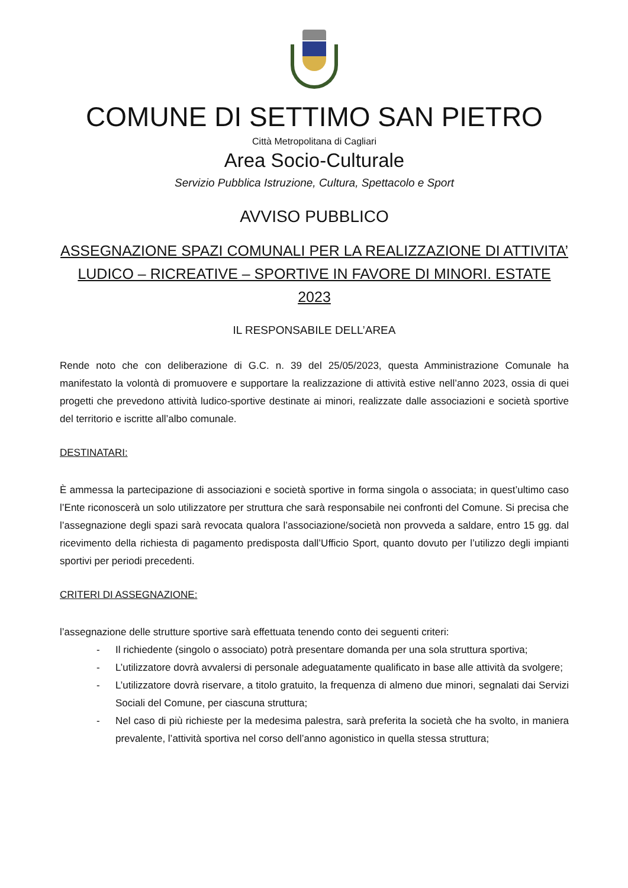COMUNE DI SETTIMO SAN PIETRO
Città Metropolitana di Cagliari
Area Socio-Culturale
Servizio Pubblica Istruzione, Cultura, Spettacolo e Sport
AVVISO PUBBLICO
ASSEGNAZIONE SPAZI COMUNALI PER LA REALIZZAZIONE DI ATTIVITA’ LUDICO – RICREATIVE – SPORTIVE IN FAVORE DI MINORI. ESTATE 2023
IL RESPONSABILE DELL’AREA
Rende noto che con deliberazione di G.C. n. 39 del 25/05/2023, questa Amministrazione Comunale ha manifestato la volontà di promuovere e supportare la realizzazione di attività estive nell’anno 2023, ossia di quei progetti che prevedono attività ludico-sportive destinate ai minori, realizzate dalle associazioni e società sportive del territorio e iscritte all’albo comunale.
DESTINATARI:
È ammessa la partecipazione di associazioni e società sportive in forma singola o associata; in quest’ultimo caso l’Ente riconoscerà un solo utilizzatore per struttura che sarà responsabile nei confronti del Comune. Si precisa che l’assegnazione degli spazi sarà revocata qualora l’associazione/società non provveda a saldare, entro 15 gg. dal ricevimento della richiesta di pagamento predisposta dall’Ufficio Sport, quanto dovuto per l’utilizzo degli impianti sportivi per periodi precedenti.
CRITERI DI ASSEGNAZIONE:
l’assegnazione delle strutture sportive sarà effettuata tenendo conto dei seguenti criteri:
- Il richiedente (singolo o associato) potrà presentare domanda per una sola struttura sportiva;
- L’utilizzatore dovrà avvalersi di personale adeguatamente qualificato in base alle attività da svolgere;
- L’utilizzatore dovrà riservare, a titolo gratuito, la frequenza di almeno due minori, segnalati dai Servizi Sociali del Comune, per ciascuna struttura;
- Nel caso di più richieste per la medesima palestra, sarà preferita la società che ha svolto, in maniera prevalente, l’attività sportiva nel corso dell’anno agonistico in quella stessa struttura;